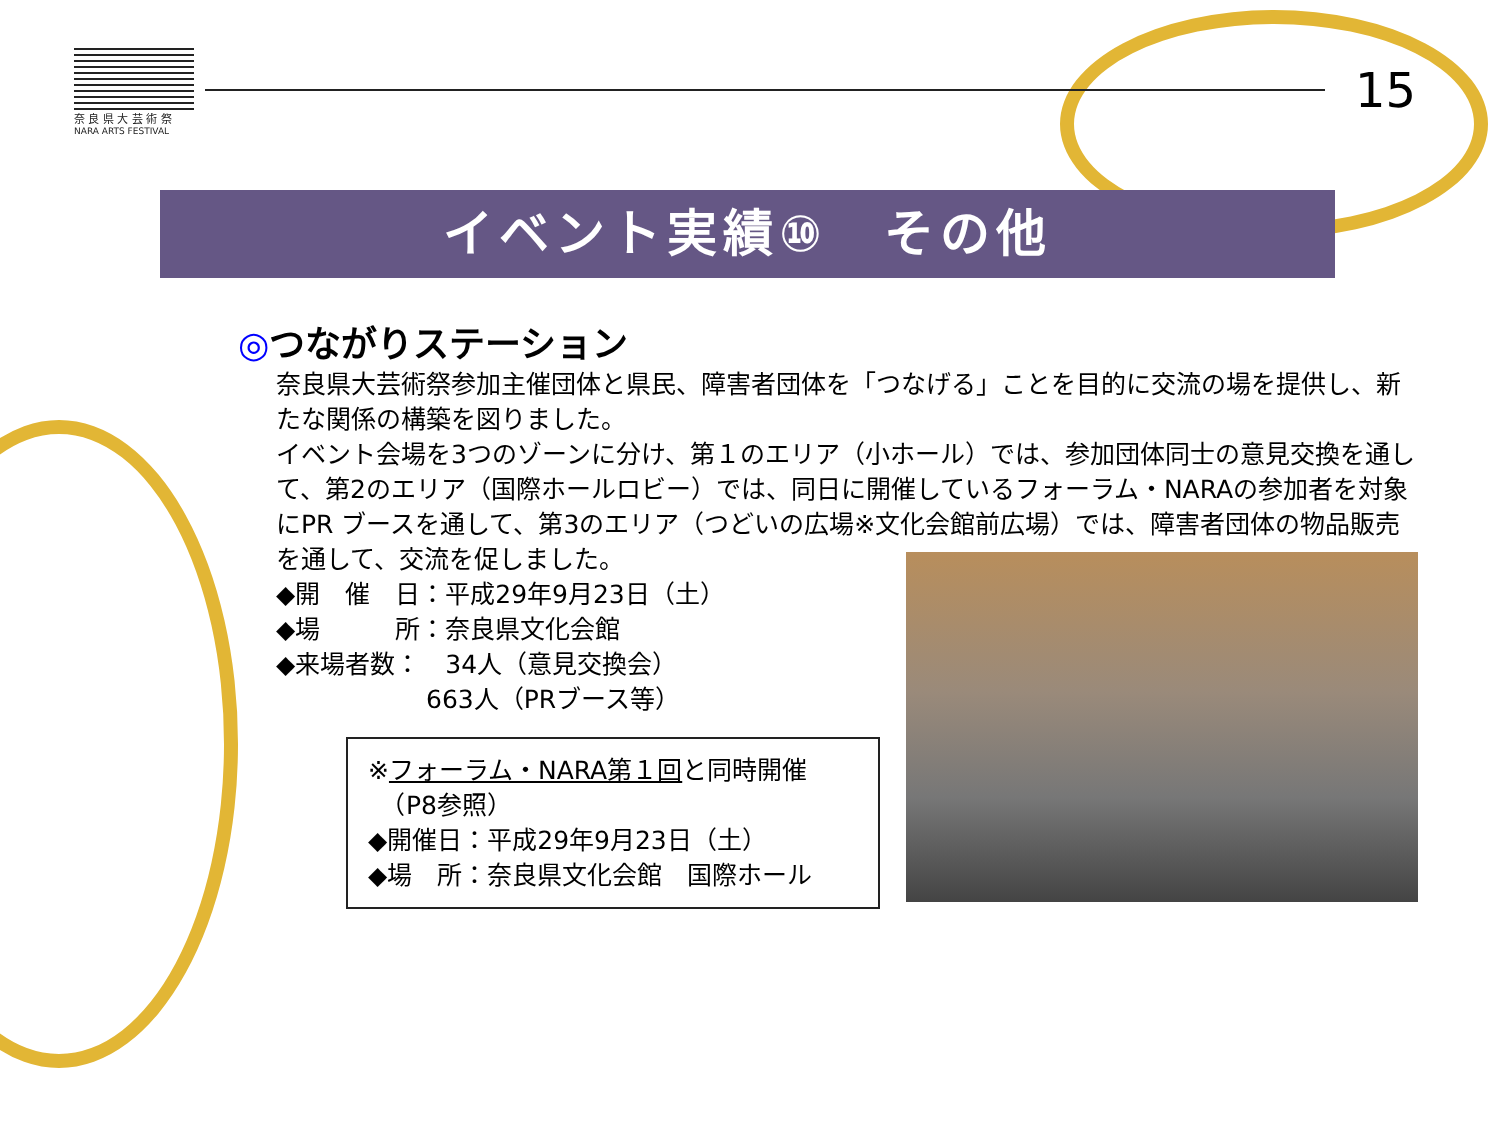奈 良 県 大 芸 術 祭
NARA ARTS FESTIVAL
15
イベント実績⑩　その他
◎つながりステーション
奈良県大芸術祭参加主催団体と県民、障害者団体を「つなげる」ことを目的に交流の場を提供し、新たな関係の構築を図りました。
イベント会場を3つのゾーンに分け、第１のエリア（小ホール）では、参加団体同士の意見交換を通して、第2のエリア（国際ホールロビー）では、同日に開催しているフォーラム・NARAの参加者を対象にPR ブースを通して、第3のエリア（つどいの広場※文化会館前広場）では、障害者団体の物品販売を通して、交流を促しました。
◆開　催　日：平成29年9月23日（土）
◆場　　　所：奈良県文化会館
◆来場者数：　34人（意見交換会）
　　　　　　663人（PRブース等）
※フォーラム・NARA第１回と同時開催
　（P8参照）
◆開催日：平成29年9月23日（土）
◆場　所：奈良県文化会館　国際ホール